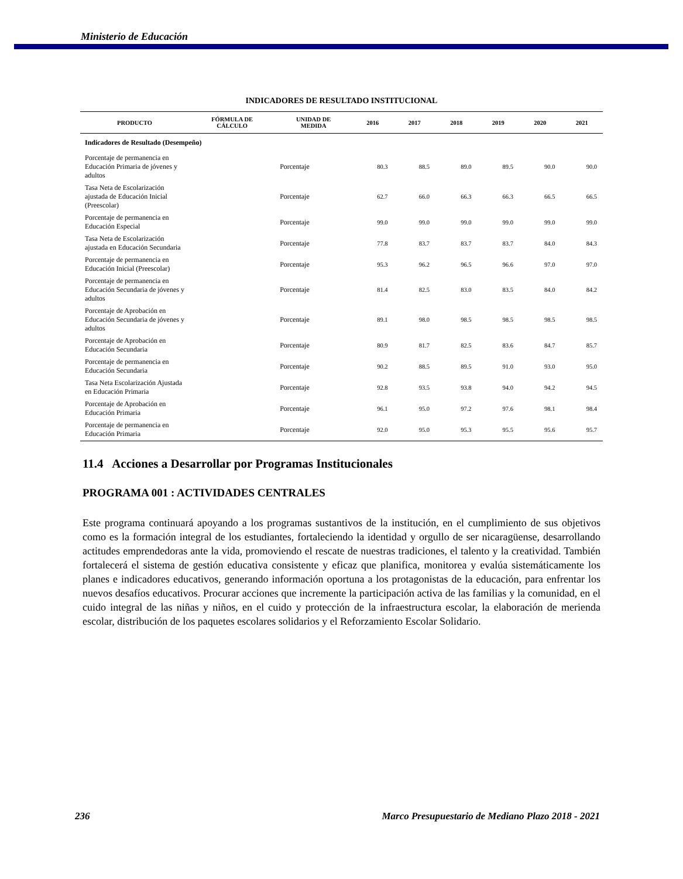Ministerio de Educación
INDICADORES DE RESULTADO INSTITUCIONAL
| PRODUCTO | FÓRMULA DE CÁLCULO | UNIDAD DE MEDIDA | 2016 | 2017 | 2018 | 2019 | 2020 | 2021 |
| --- | --- | --- | --- | --- | --- | --- | --- | --- |
| Indicadores de Resultado (Desempeño) | | | | | | | | |
| Porcentaje de permanencia en Educación Primaria de jóvenes y adultos | | Porcentaje | 80.3 | 88.5 | 89.0 | 89.5 | 90.0 | 90.0 |
| Tasa Neta de Escolarización ajustada de Educación Inicial (Preescolar) | | Porcentaje | 62.7 | 66.0 | 66.3 | 66.3 | 66.5 | 66.5 |
| Porcentaje de permanencia en Educación Especial | | Porcentaje | 99.0 | 99.0 | 99.0 | 99.0 | 99.0 | 99.0 |
| Tasa Neta de Escolarización ajustada en Educación Secundaria | | Porcentaje | 77.8 | 83.7 | 83.7 | 83.7 | 84.0 | 84.3 |
| Porcentaje de permanencia en Educación Inicial (Preescolar) | | Porcentaje | 95.3 | 96.2 | 96.5 | 96.6 | 97.0 | 97.0 |
| Porcentaje de permanencia en Educación Secundaria de jóvenes y adultos | | Porcentaje | 81.4 | 82.5 | 83.0 | 83.5 | 84.0 | 84.2 |
| Porcentaje de Aprobación en Educación Secundaria de jóvenes y adultos | | Porcentaje | 89.1 | 98.0 | 98.5 | 98.5 | 98.5 | 98.5 |
| Porcentaje de Aprobación en Educación Secundaria | | Porcentaje | 80.9 | 81.7 | 82.5 | 83.6 | 84.7 | 85.7 |
| Porcentaje de permanencia en Educación Secundaria | | Porcentaje | 90.2 | 88.5 | 89.5 | 91.0 | 93.0 | 95.0 |
| Tasa Neta Escolarización Ajustada en Educación Primaria | | Porcentaje | 92.8 | 93.5 | 93.8 | 94.0 | 94.2 | 94.5 |
| Porcentaje de Aprobación en Educación Primaria | | Porcentaje | 96.1 | 95.0 | 97.2 | 97.6 | 98.1 | 98.4 |
| Porcentaje de permanencia en Educación Primaria | | Porcentaje | 92.0 | 95.0 | 95.3 | 95.5 | 95.6 | 95.7 |
11.4 Acciones a Desarrollar por Programas Institucionales
PROGRAMA 001 : ACTIVIDADES CENTRALES
Este programa continuará apoyando a los programas sustantivos de la institución, en el cumplimiento de sus objetivos como es la formación integral de los estudiantes, fortaleciendo la identidad y orgullo de ser nicaragüense, desarrollando actitudes emprendedoras ante la vida, promoviendo el rescate de nuestras tradiciones, el talento y la creatividad. También fortalecerá el sistema de gestión educativa consistente y eficaz que planifica, monitorea y evalúa sistemáticamente los planes e indicadores educativos, generando información oportuna a los protagonistas de la educación, para enfrentar los nuevos desafíos educativos. Procurar acciones que incremente la participación activa de las familias y la comunidad, en el cuido integral de las niñas y niños, en el cuido y protección de la infraestructura escolar, la elaboración de merienda escolar, distribución de los paquetes escolares solidarios y el Reforzamiento Escolar Solidario.
236 Marco Presupuestario de Mediano Plazo 2018 - 2021